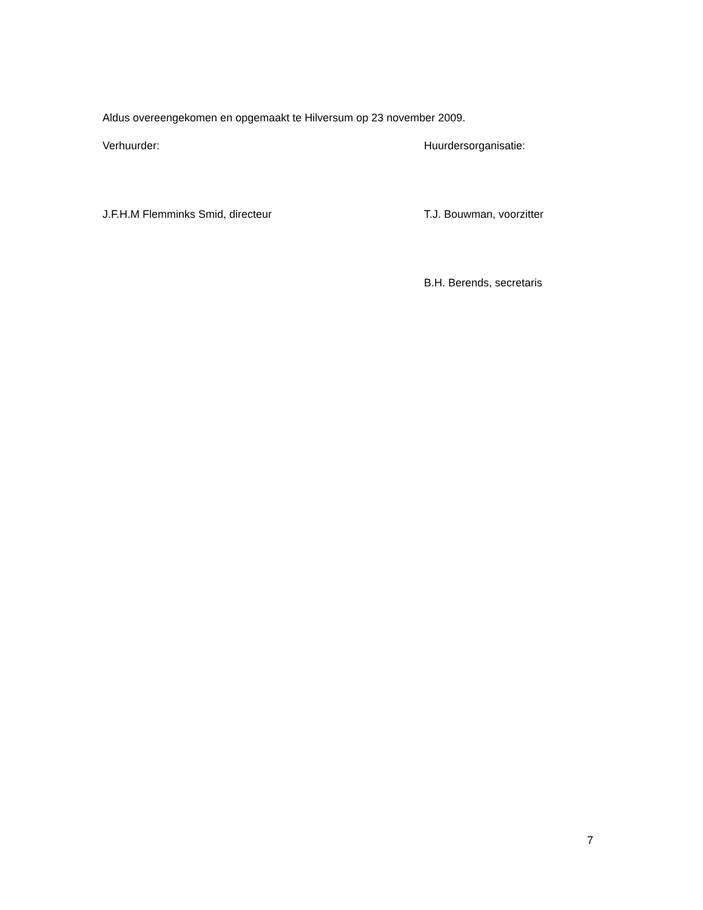Aldus overeengekomen en opgemaakt te Hilversum op 23 november 2009.
Verhuurder: Huurdersorganisatie:
J.F.H.M Flemminks Smid, directeur T.J. Bouwman, voorzitter
B.H. Berends, secretaris
7